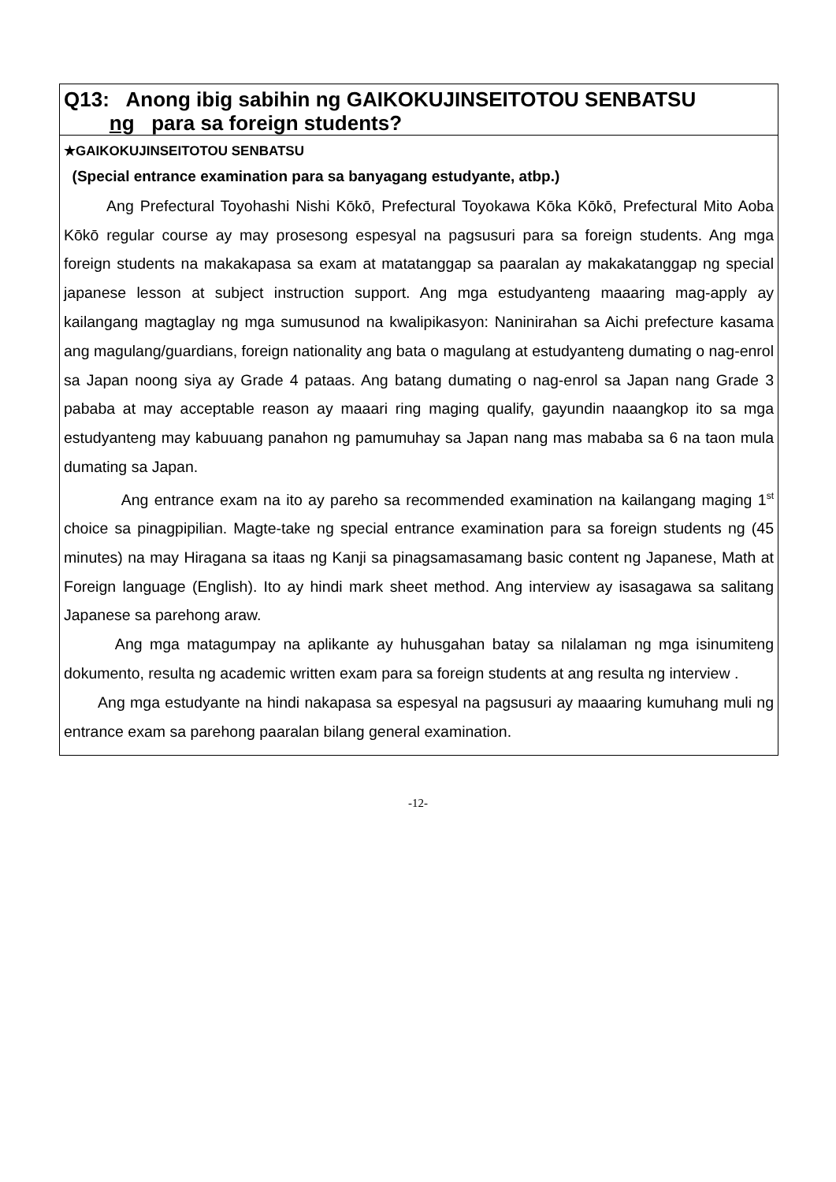Q13: Anong ibig sabihin ng GAIKOKUJINSEITOTOU SENBATSU
ng para sa foreign students?
★GAIKOKUJINSEITOTOU SENBATSU
(Special entrance examination para sa banyagang estudyante, atbp.)
Ang Prefectural Toyohashi Nishi Kōkō, Prefectural Toyokawa Kōka Kōkō, Prefectural Mito Aoba Kōkō regular course ay may prosesong espesyal na pagsusuri para sa foreign students. Ang mga foreign students na makakapasa sa exam at matatanggap sa paaralan ay makakatanggap ng special japanese lesson at subject instruction support. Ang mga estudyanteng maaaring mag-apply ay kailangang magtaglay ng mga sumusunod na kwalipikasyon: Naninirahan sa Aichi prefecture kasama ang magulang/guardians, foreign nationality ang bata o magulang at estudyanteng dumating o nag-enrol sa Japan noong siya ay Grade 4 pataas. Ang batang dumating o nag-enrol sa Japan nang Grade 3 pababa at may acceptable reason ay maaari ring maging qualify, gayundin naaangkop ito sa mga estudyanteng may kabuuang panahon ng pamumuhay sa Japan nang mas mababa sa 6 na taon mula dumating sa Japan.
Ang entrance exam na ito ay pareho sa recommended examination na kailangang maging 1<sup>st</sup> choice sa pinagpipilian. Magte-take ng special entrance examination para sa foreign students ng (45 minutes) na may Hiragana sa itaas ng Kanji sa pinagsamasamang basic content ng Japanese, Math at Foreign language (English). Ito ay hindi mark sheet method. Ang interview ay isasagawa sa salitang Japanese sa parehong araw.
Ang mga matagumpay na aplikante ay huhusgahan batay sa nilalaman ng mga isinumiteng dokumento, resulta ng academic written exam para sa foreign students at ang resulta ng interview .
Ang mga estudyante na hindi nakapasa sa espesyal na pagsusuri ay maaaring kumuhang muli ng entrance exam sa parehong paaralan bilang general examination.
-12-